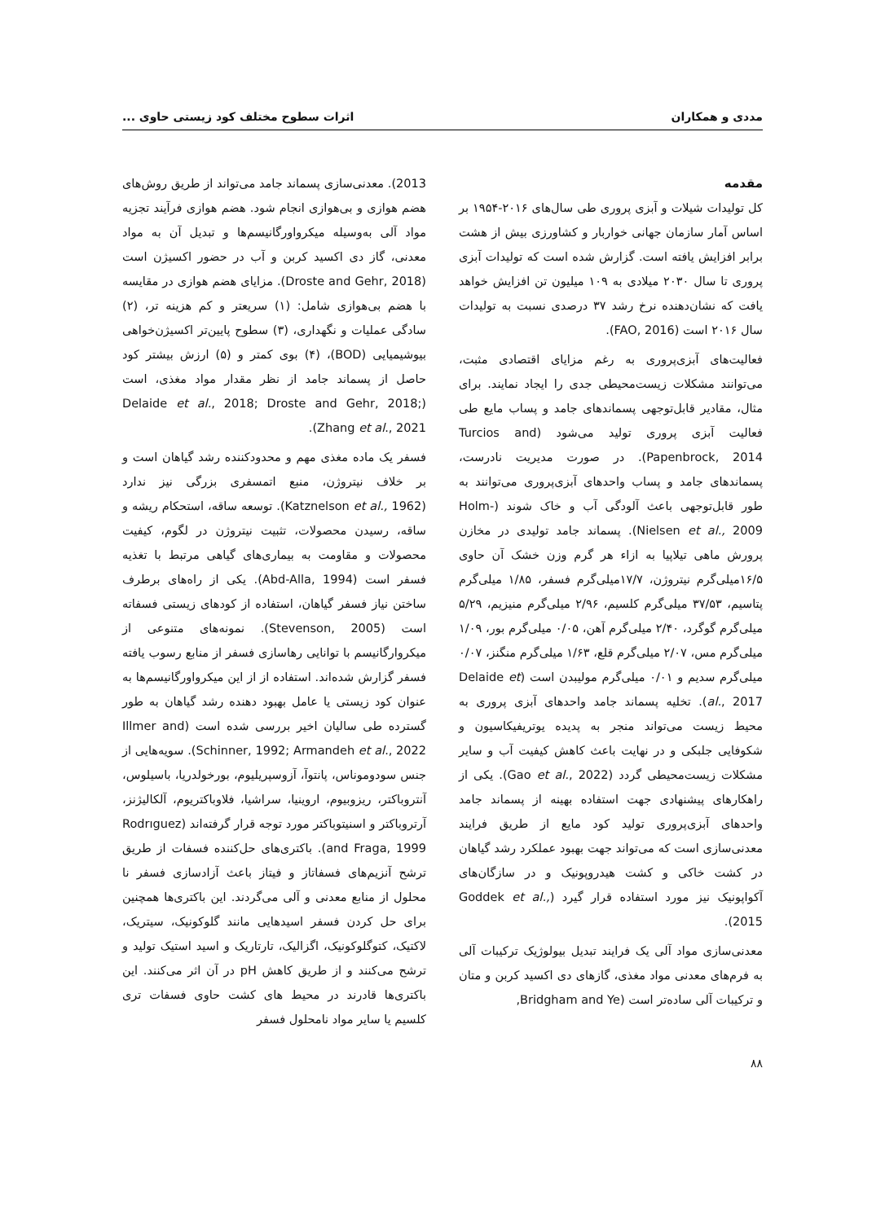مددی و همکاران اثرات سطوح مختلف کود زیستی حاوی ...
مقدمه
کل تولیدات شیلات و آبزی پروری طی سال‌های ۲۰۱۶-۱۹۵۴ بر اساس آمار سازمان جهانی خواربار و کشاورزی بیش از هشت برابر افزایش یافته است. گزارش شده است که تولیدات آبزی پروری تا سال ۲۰۳۰ میلادی به ۱۰۹ میلیون تن افزایش خواهد یافت که نشان‌دهنده نرخ رشد ۳۷ درصدی نسبت به تولیدات سال ۲۰۱۶ است (FAO, 2016).
فعالیت‌های آبزی‌پروری به رغم مزایای اقتصادی مثبت، می‌توانند مشکلات زیست‌محیطی جدی را ایجاد نمایند. برای مثال، مقادیر قابل‌توجهی پسماندهای جامد و پساب مایع طی فعالیت آبزی پروری تولید می‌شود (Turcios and Papenbrock, 2014). در صورت مدیریت نادرست، پسماندهای جامد و پساب واحدهای آبزی‌پروری می‌توانند به طور قابل‌توجهی باعث آلودگی آب و خاک شوند (Holm-Nielsen et al., 2009). پسماند جامد تولیدی در مخازن پرورش ماهی تیلاپیا به ازاء هر گرم وزن خشک آن حاوی ۱۶/۵میلی‌گرم نیتروژن، ۱۷/۷میلی‌گرم فسفر، ۱/۸۵ میلی‌گرم پتاسیم، ۳۷/۵۳ میلی‌گرم کلسیم، ۲/۹۶ میلی‌گرم منیزیم، ۵/۲۹ میلی‌گرم گوگرد، ۲/۴۰ میلی‌گرم آهن، ۰/۰۵ میلی‌گرم بور، ۱/۰۹ میلی‌گرم مس، ۲/۰۷ میلی‌گرم قلع، ۱/۶۳ میلی‌گرم منگنز، ۰/۰۷ میلی‌گرم سدیم و ۰/۰۱ میلی‌گرم مولیبدن است (Delaide et al., 2017). تخلیه پسماند جامد واحدهای آبزی پروری به محیط زیست می‌تواند منجر به پدیده یوتریفیکاسیون و شکوفایی جلبکی و در نهایت باعث کاهش کیفیت آب و سایر مشکلات زیست‌محیطی گردد (Gao et al., 2022). یکی از راهکارهای پیشنهادی جهت استفاده بهینه از پسماند جامد واحدهای آبزی‌پروری تولید کود مایع از طریق فرایند معدنی‌سازی است که می‌تواند جهت بهبود عملکرد رشد گیاهان در کشت خاکی و کشت هیدروپونیک و در سازگان‌های آکواپونیک نیز مورد استفاده قرار گیرد (Goddek et al., 2015).
معدنی‌سازی مواد آلی یک فرایند تبدیل بیولوژیک ترکیبات آلی به فرم‌های معدنی مواد مغذی، گازهای دی اکسید کربن و متان و ترکیبات آلی ساده‌تر است (Bridgham and Ye,
2013). معدنی‌سازی پسماند جامد می‌تواند از طریق روش‌های هضم هوازی و بی‌هوازی انجام شود. هضم هوازی فرآیند تجزیه مواد آلی به‌وسیله میکرواورگانیسم‌ها و تبدیل آن به مواد معدنی، گاز دی اکسید کربن و آب در حضور اکسیژن است (Droste and Gehr, 2018). مزایای هضم هوازی در مقایسه با هضم بی‌هوازی شامل: (۱) سریعتر و کم هزینه تر، (۲) سادگی عملیات و نگهداری، (۳) سطوح پایین‌تر اکسیژن‌خواهی بیوشیمیایی (BOD)، (۴) بوی کمتر و (۵) ارزش بیشتر کود حاصل از پسماند جامد از نظر مقدار مواد مغذی، است (Delaide et al., 2018; Droste and Gehr, 2018; Zhang et al., 2021).
فسفر یک ماده مغذی مهم و محدودکننده رشد گیاهان است و بر خلاف نیتروژن، منبع اتمسفری بزرگی نیز ندارد (Katznelson et al., 1962). توسعه ساقه، استحکام ریشه و ساقه، رسیدن محصولات، تثبیت نیتروژن در لگوم، کیفیت محصولات و مقاومت به بیماری‌های گیاهی مرتبط با تغذیه فسفر است (Abd-Alla, 1994). یکی از راه‌های برطرف ساختن نیاز فسفر گیاهان، استفاده از کودهای زیستی فسفاته است (Stevenson, 2005). نمونه‌های متنوعی از میکروارگانیسم با توانایی رهاسازی فسفر از منابع رسوب یافته فسفر گزارش شده‌اند. استفاده از از این میکرواورگانیسم‌ها به عنوان کود زیستی یا عامل بهبود دهنده رشد گیاهان به طور گسترده طی سالیان اخیر بررسی شده است (Illmer and Schinner, 1992; Armandeh et al., 2022). سویه‌هایی از جنس سودوموناس، پانتوآ، آزوسپریلیوم، بورخولدریا، باسیلوس، آنتروباکتر، ریزوبیوم، اروینیا، سراشیا، فلاوباکتریوم، آلکالیژنز، آرتروباکتر و اسنیتوباکتر مورد توجه قرار گرفته‌اند (Rodrıguez and Fraga, 1999). باکتری‌های حل‌کننده فسفات از طریق ترشح آنزیم‌های فسفاتاز و فیتاز باعث آزادسازی فسفر نا محلول از منابع معدنی و آلی می‌گردند. این باکتری‌ها همچنین برای حل کردن فسفر اسیدهایی مانند گلوکونیک، سیتریک، لاکتیک، کتوگلوکونیک، اگزالیک، تارتاریک و اسید استیک تولید و ترشح می‌کنند و از طریق کاهش pH در آن اثر می‌کنند. این باکتری‌ها قادرند در محیط های کشت حاوی فسفات تری کلسیم یا سایر مواد نامحلول فسفر
۸۸